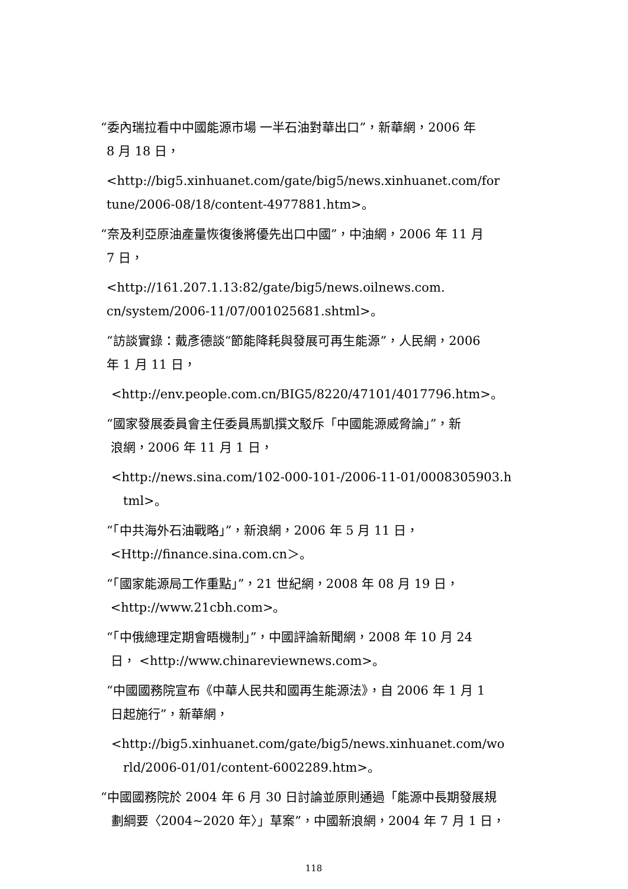“委內瑞拉看中中國能源市場 一半石油對華出口”，新華網，2006 年
8 月 18 日，
<http://big5.xinhuanet.com/gate/big5/news.xinhuanet.com/for
tune/2006-08/18/content-4977881.htm>。
“奈及利亞原油產量恢復後將優先出口中國”，中油網，2006 年 11 月
7 日，
<http://161.207.1.13:82/gate/big5/news.oilnews.com.
cn/system/2006-11/07/001025681.shtml>。
“訪談實錄：戴彥德談“節能降耗與發展可再生能源”，人民網，2006
年 1 月 11 日，
<http://env.people.com.cn/BIG5/8220/47101/4017796.htm>。
“國家發展委員會主任委員馬凱撰文駁斥「中國能源威脅論」”，新
浪網，2006 年 11 月 1 日，
<http://news.sina.com/102-000-101-/2006-11-01/0008305903.h
tml>。
“「中共海外石油戰略」”，新浪網，2006 年 5 月 11 日，
<Http://finance.sina.com.cn＞。
“「國家能源局工作重點」”，21 世紀網，2008 年 08 月 19 日，
<http://www.21cbh.com>。
“「中俄總理定期會晤機制」”，中國評論新聞網，2008 年 10 月 24
日， <http://www.chinareviewnews.com>。
“中國國務院宣布《中華人民共和國再生能源法》，自 2006 年 1 月 1
日起施行”，新華網，
<http://big5.xinhuanet.com/gate/big5/news.xinhuanet.com/wo
rld/2006-01/01/content-6002289.htm>。
“中國國務院於 2004 年 6 月 30 日討論並原則通過「能源中長期發展規
劃綱要〈2004~2020 年〉」草案”，中國新浪網，2004 年 7 月 1 日，
118